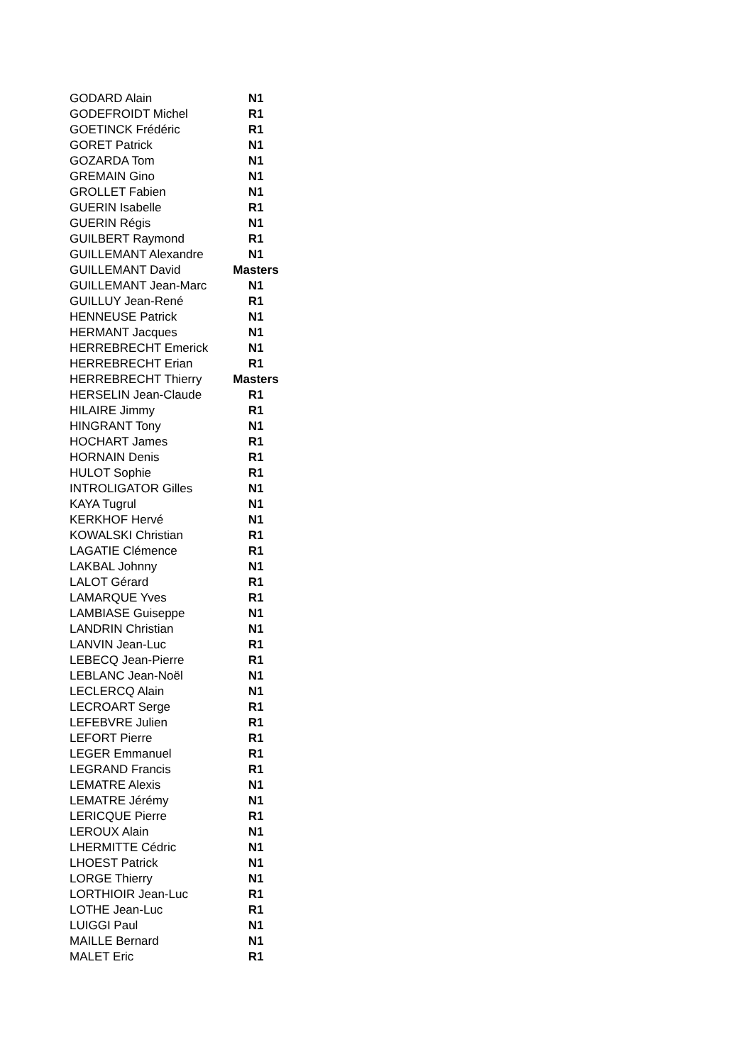| GODARD Alain | N1 |
| GODEFROIDT Michel | R1 |
| GOETINCK Frédéric | R1 |
| GORET Patrick | N1 |
| GOZARDA Tom | N1 |
| GREMAIN Gino | N1 |
| GROLLET Fabien | N1 |
| GUERIN Isabelle | R1 |
| GUERIN Régis | N1 |
| GUILBERT Raymond | R1 |
| GUILLEMANT Alexandre | N1 |
| GUILLEMANT David | Masters |
| GUILLEMANT Jean-Marc | N1 |
| GUILLUY Jean-René | R1 |
| HENNEUSE Patrick | N1 |
| HERMANT Jacques | N1 |
| HERREBRECHT Emerick | N1 |
| HERREBRECHT Erian | R1 |
| HERREBRECHT Thierry | Masters |
| HERSELIN Jean-Claude | R1 |
| HILAIRE Jimmy | R1 |
| HINGRANT Tony | N1 |
| HOCHART James | R1 |
| HORNAIN Denis | R1 |
| HULOT Sophie | R1 |
| INTROLIGATOR Gilles | N1 |
| KAYA Tugrul | N1 |
| KERKHOF Hervé | N1 |
| KOWALSKI Christian | R1 |
| LAGATIE Clémence | R1 |
| LAKBAL Johnny | N1 |
| LALOT Gérard | R1 |
| LAMARQUE Yves | R1 |
| LAMBIASE Guiseppe | N1 |
| LANDRIN Christian | N1 |
| LANVIN Jean-Luc | R1 |
| LEBECQ Jean-Pierre | R1 |
| LEBLANC Jean-Noël | N1 |
| LECLERCQ Alain | N1 |
| LECROART Serge | R1 |
| LEFEBVRE Julien | R1 |
| LEFORT Pierre | R1 |
| LEGER Emmanuel | R1 |
| LEGRAND Francis | R1 |
| LEMATRE Alexis | N1 |
| LEMATRE Jérémy | N1 |
| LERICQUE Pierre | R1 |
| LEROUX Alain | N1 |
| LHERMITTE Cédric | N1 |
| LHOEST Patrick | N1 |
| LORGE Thierry | N1 |
| LORTHIOIR Jean-Luc | R1 |
| LOTHE Jean-Luc | R1 |
| LUIGGI Paul | N1 |
| MAILLE Bernard | N1 |
| MALET Eric | R1 |